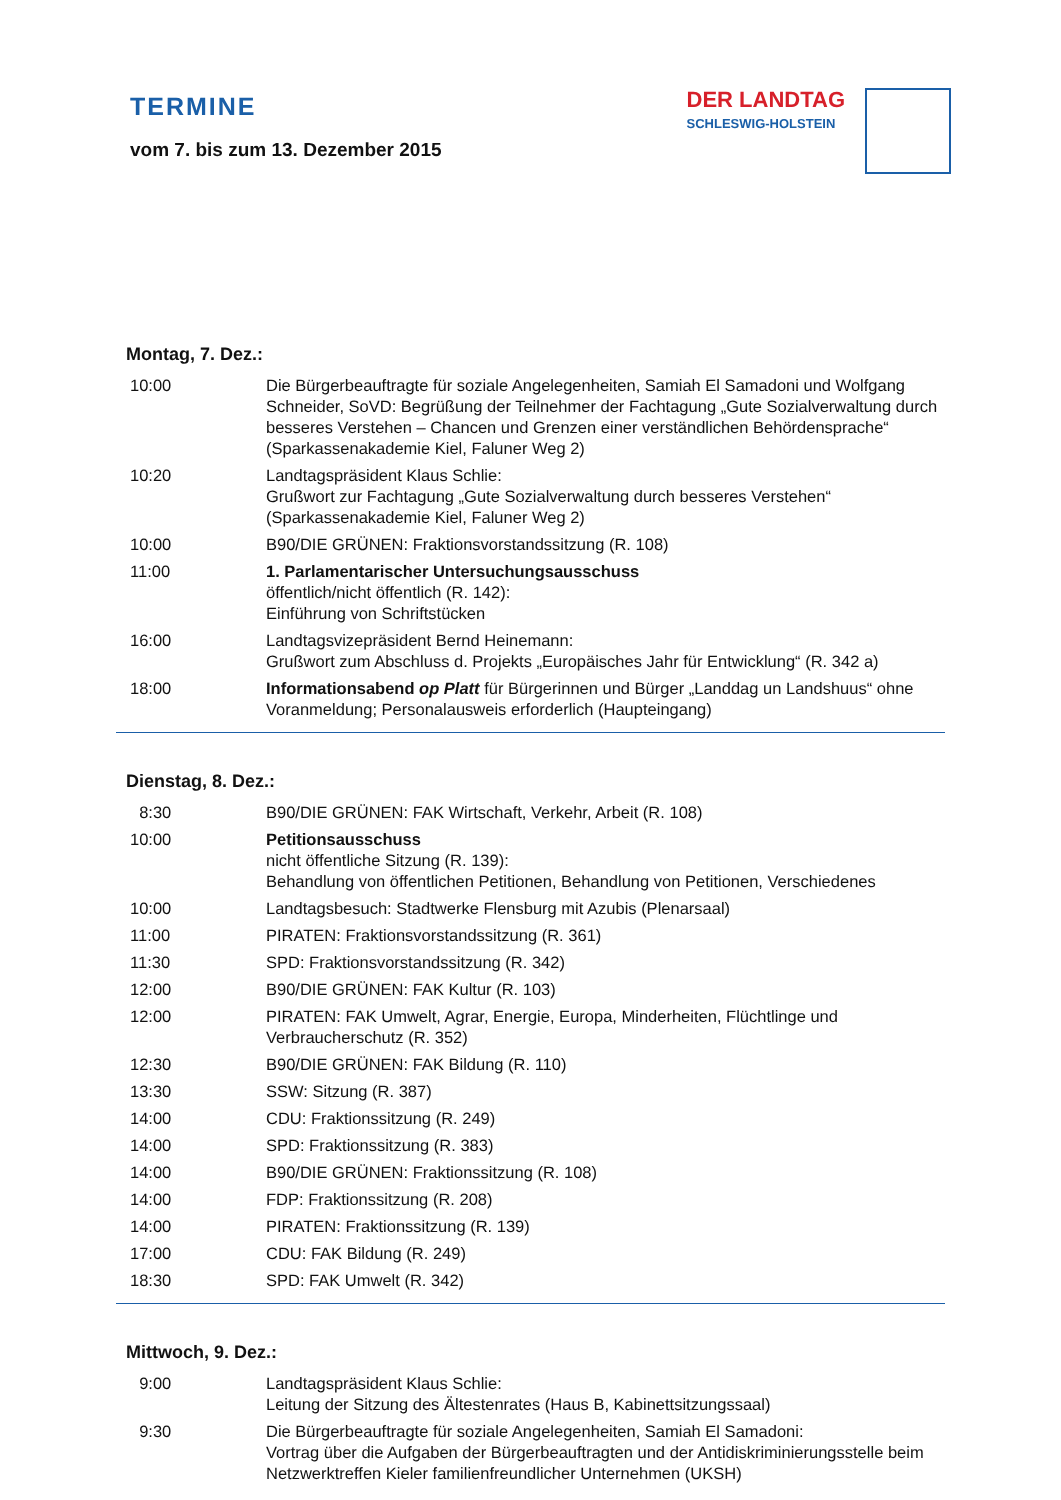TERMINE
vom 7. bis zum 13. Dezember 2015
DER LANDTAG
SCHLESWIG-HOLSTEIN
Montag, 7. Dez.:
| 10:00 | Die Bürgerbeauftragte für soziale Angelegenheiten, Samiah El Samadoni und Wolfgang Schneider, SoVD: Begrüßung der Teilnehmer der Fachtagung „Gute Sozialverwaltung durch besseres Verstehen – Chancen und Grenzen einer verständlichen Behördensprache“ (Sparkassenakademie Kiel, Faluner Weg 2) |
| 10:20 | Landtagspräsident Klaus Schlie: Grußwort zur Fachtagung „Gute Sozialverwaltung durch besseres Verstehen“ (Sparkassenakademie Kiel, Faluner Weg 2) |
| 10:00 | B90/DIE GRÜNEN: Fraktionsvorstandssitzung (R. 108) |
| 11:00 | 1. Parlamentarischer Untersuchungsausschuss öffentlich/nicht öffentlich (R. 142): Einführung von Schriftstücken |
| 16:00 | Landtagsvizepräsident Bernd Heinemann: Grußwort zum Abschluss d. Projekts „Europäisches Jahr für Entwicklung“ (R. 342 a) |
| 18:00 | Informationsabend op Platt für Bürgerinnen und Bürger „Landdag un Landshuus“ ohne Voranmeldung; Personalausweis erforderlich (Haupteingang) |
Dienstag, 8. Dez.:
| 8:30 | B90/DIE GRÜNEN: FAK Wirtschaft, Verkehr, Arbeit (R. 108) |
| 10:00 | Petitionsausschuss nicht öffentliche Sitzung (R. 139): Behandlung von öffentlichen Petitionen, Behandlung von Petitionen, Verschiedenes |
| 10:00 | Landtagsbesuch: Stadtwerke Flensburg mit Azubis (Plenarsaal) |
| 11:00 | PIRATEN: Fraktionsvorstandssitzung (R. 361) |
| 11:30 | SPD: Fraktionsvorstandssitzung (R. 342) |
| 12:00 | B90/DIE GRÜNEN: FAK Kultur (R. 103) |
| 12:00 | PIRATEN: FAK Umwelt, Agrar, Energie, Europa, Minderheiten, Flüchtlinge und Verbraucherschutz (R. 352) |
| 12:30 | B90/DIE GRÜNEN: FAK Bildung (R. 110) |
| 13:30 | SSW: Sitzung (R. 387) |
| 14:00 | CDU: Fraktionssitzung (R. 249) |
| 14:00 | SPD: Fraktionssitzung (R. 383) |
| 14:00 | B90/DIE GRÜNEN: Fraktionssitzung (R. 108) |
| 14:00 | FDP: Fraktionssitzung (R. 208) |
| 14:00 | PIRATEN: Fraktionssitzung (R. 139) |
| 17:00 | CDU: FAK Bildung (R. 249) |
| 18:30 | SPD: FAK Umwelt (R. 342) |
Mittwoch, 9. Dez.:
| 9:00 | Landtagspräsident Klaus Schlie: Leitung der Sitzung des Ältestenrates (Haus B, Kabinettsitzungssaal) |
| 9:30 | Die Bürgerbeauftragte für soziale Angelegenheiten, Samiah El Samadoni: Vortrag über die Aufgaben der Bürgerbeauftragten und der Antidiskriminierungsstelle beim Netzwerktreffen Kieler familienfreundlicher Unternehmen (UKSH) |